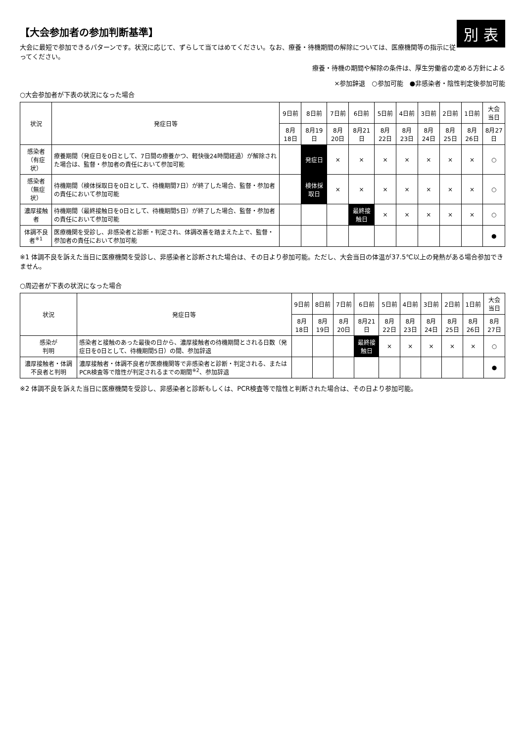別 表
【大会参加者の参加判断基準】
大会に最短で参加できるパターンです。状況に応じて、ずらして当てはめてください。なお、療養・待機期間の解除については、医療機関等の指示に従ってください。
療養・待機の期間や解除の条件は、厚生労働省の定める方針による
×参加辞退　○参加可能　●非感染者・陰性判定後参加可能
○大会参加者が下表の状況になった場合
| 状況 | 発症日等 | 9日前 | 8日前 | 7日前 | 6日前 | 5日前 | 4日前 | 3日前 | 2日前 | 1日前 | 大会当日 |
| --- | --- | --- | --- | --- | --- | --- | --- | --- | --- | --- | --- |
| | | 8月18日 | 8月19日 | 8月20日 | 8月21日 | 8月22日 | 8月23日 | 8月24日 | 8月25日 | 8月26日 | 8月27日 |
| 感染者 （有症状） | 療養期間（発症日を0日として、7日間の療養かつ、軽快後24時間経過）が解除された場合は、監督・参加者の責任において参加可能 | | 発症日 | × | × | × | × | × | × | × | ○ |
| 感染者 （無症状） | 待機期間（検体採取日を0日として、待機期間7日）が終了した場合、監督・参加者の責任において参加可能 | | 検体採取日 | × | × | × | × | × | × | × | ○ |
| 濃厚接触者 | 待機期間（最終接触日を0日として、待機期間5日）が終了した場合、監督・参加者の責任において参加可能 | | | | 最終接触日 | × | × | × | × | × | ○ |
| 体調不良者<sup>※1</sup> | 医療機関を受診し、非感染者と診断・判定され、体調改善を踏まえた上で、監督・参加者の責任において参加可能 | | | | | | | | | | ● |
※1 体調不良を訴えた当日に医療機関を受診し、非感染者と診断された場合は、その日より参加可能。ただし、大会当日の体温が37.5℃以上の発熱がある場合参加できません。
○周辺者が下表の状況になった場合
| 状況 | 発症日等 | 9日前 | 8日前 | 7日前 | 6日前 | 5日前 | 4日前 | 3日前 | 2日前 | 1日前 | 大会当日 |
| --- | --- | --- | --- | --- | --- | --- | --- | --- | --- | --- | --- |
| | | 8月18日 | 8月19日 | 8月20日 | 8月21日 | 8月22日 | 8月23日 | 8月24日 | 8月25日 | 8月26日 | 8月27日 |
| 感染が 判明 | 感染者と接触のあった最後の日から、濃厚接触者の待機期間とされる日数（発症日を0日として、待機期間5日）の間、参加辞退 | | | | 最終接触日 | × | × | × | × | × | ○ |
| 濃厚接触者・体調不良者と判明 | 濃厚接触者・体調不良者が医療機関等で非感染者と診断・判定される、またはPCR検査等で陰性が判定されるまでの期間<sup>※2</sup>、参加辞退 | | | | | | | | | | ● |
※2 体調不良を訴えた当日に医療機関を受診し、非感染者と診断もしくは、PCR検査等で陰性と判断された場合は、その日より参加可能。